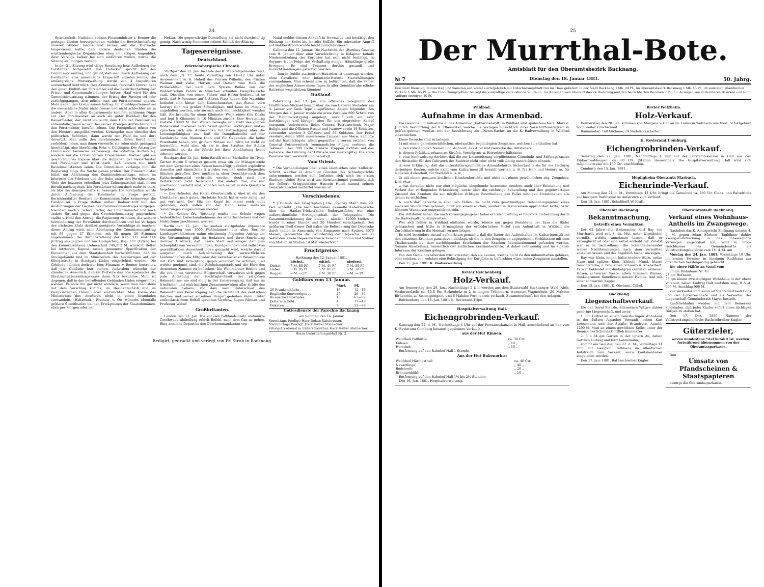24.
Sparsamkeit. Nachdem sodann Finanzminister v. Renner die geringen Kosten hervorgehoben, welche die Bewirthschaftung unserer Wälder mache und ferner auf die Thatsache hingewiesen hatte, daß andere deutschen Staaten die württembergische Organisation eben im jetzigen Augenblick ihrer Vorzüge halber bei sich einführen wollen, wurde die Sitzung auf morgen vertagt.
In der 21. Sitzung wird obige Berathung betr. Aufhebung der Forstämter fortgesetzt. von Hofacker spricht für den Commissionsantrag, und glaubt, daß man durch Aufhebung der Forstämter eine ansehnliche Ersparniß erzielen könne; die umfangreiche Postverwaltung werde von 4 Inspektoren ausreichend kontrolirt. Reg.-Commissär, Forstrath Dorrer hebt den guten Einfluß der Forstämter auf die Bewirthschaftung der Privat- und Communalwaldungen hervor. Haaf wird für den Commissionsantrag stimmen, der Ertrag der Forsten sei sehr zurückgegangen, also müsse man am Forstpersonal sparen. Mohl gegen den Commissions-Antrag. Im Forstdepartement sei die menschliche Natur nicht besser und nicht schlechter als in andern. Aber in allen Departements kommen schlimme Dinge vor. Der Forstmeister sei auch ein guter Rückhalt für den Revierförster, der nicht so leicht dem Haß der Bevölkerung anheimfalle, wenn er sich bei seiner strengen Amtsführung auf den Forstmeister berufen könne. Die Forstpolizei müsse von den Förstern ausgeübt werden. Uebergebe man dieselbe den politischen Behörden, dann werde der Wald da und dort devastirt. Man solle den Forstmeistern ihren Beruf nicht verleiden, indem man ihnen vorwerfe, sie seien nicht genügend beschäftigt, also überflüssig. Frhr. v. Gültlingen: Der Antrag der Commission bezwecke keineswegs die sofortige Aufhebung, sondern nur die Erzielung von Ersparnissen. Redner gibt ein geschichtliches Exposé über die Aufgaben der Revierförster und Forstämter und weist nach, daß letztere nur noch Revisionsinstanzen seien. Die Commission verlange nur, die Regierung möge die Sache genau prüfen. Der Finanzminister bittet um Ablehnung des Commissionsantrags, schon im Interesse des Friedens und der Ruhe unter den Forstbeamten. Viele der letzteren schreiben jetzt Zeitungsartikel statt ihrem Berufe nachzugehen. Die Forstämter hätten doch mehr zu thun, als blos Revisionsgeschäfte zu besorgen. Die Forstpolizei würde durch Aufhebung der Forstämter in Frage gestellt. Berichterstatter Beutter: die Kommission habe keineswegs die Forstpolizei in Frage stellen wollen. Redner tritt nun den Ausführungen der Gegner des Commissionsantrages entgegen. Nachdem noch v. Schad, Retter, der Finanzminister und noch andere für und gegen den Commissionsantrag gesprochen, stellte v. Hohl den Antrag, die Regierung zu bitten, die weitere Verminderung der Forstämter durchzuführen und bei Vorlagen des nächsten Etats darüber geeignete Vorschläge zu machen; dieser Antrag wird, nach Ablehnung des Commissionsantrag mit 56 gegen 27 Stimmen, mit 55 gegen 26 Stimmen angenommen. Bei Durchberathung der Kap. 113 und 114 (Ertrag aus Jagden und aus Holzgärten), Kap. 111 (Ertrag bei den Kameralämtern) Ueberschuß 749,212 M. wünscht Retter bei letzterem Kapitel neben genauerer Specification der Einnahmen aus dem Staatshaushalt herbeizuführen, daß im Stockgebäude und im Ministerium des Auswärtigen auf der Königsstraße in Stuttgart Läden eingerichtet werden. Die Gebäude ständen doch nur leer. Finanzm. v. Renner bestreitet, daß die Gebäude leer stehen. Außerdem wünsche der ständische Ausschuß, daß im Parterre des Stockgebäudes die Staatsschuldenzahlungskasse ihren Sitz bekomme. Mohl ist dagegen, daß in den betreffenden Gebäuden Läden eingerichtet werden. Es solle ihn gar nicht wundern, wenn man nächstens mit dem Vorschlag komme, im Residenzschloß und im kronprinzlichen Palais Läden einzurichten. Man könne das Ministerium des Aeußeren nicht in einen Kramladen verwandeln. (Heiterkeit.) Freiherr v. Ow wünscht ebenfalls größere Specification bei den Erträgnissen der Staatsdomänen, etwa per Morgen oder per
Hektar. Die gegenwärtige Darstellung sei nicht durchsichtig genug. Nach wenig Nennenswerthem Schluß der Sitzung.
Tagesereignisse.
Deutschland.
Württembergische Chronik.
Stuttgart den 13. Jan. Im Hofe des K. Marstallgebäudes fand, nach dem „N. T.", heute Vormittag von 11—12 Uhr unter Anwesenheit Sr. K. Hoheit des Prinzen Wilhelm, des Prinzen Weimar und vieler Herren und Damen vom Hofe die Probefahrten der nach dem System Bollée von der Wöhlert'schen Fabrik in München erbauten Dampfkalesche statt. Dieselbe, von einem Führer und Heizer bedient, ist so breit, daß 9 Personen auf 3 Sitzen Platz haben. Die Maschine befindet sich hinter dem Kaleschenraum, das Steuer vorn bewegt sich mit großer Schnelligkeit und kann im Moment angehalten werden, wie sie sich auch mit Leichtigkeit wenden läßt. Sie braucht für einen Kilometer Wegs einen Kilo Coaks und legt 5 Kilometer in 10 Minuten zurück. Ihre Herstellung kostete 10000 M. Der Wagen bewegte sich trotz des glatten Bodens und unebenen Terrains mit größter Leichtigkeit, und es sprachen sich alle Anwesenden mit Befriedigung über die Leistungsfähigkeit aus. Daß die Dampfkalesche auf der Landstraße ihre Dienste thun und für Gegenden, die keine Eisenbahn haben, von großem Nutzen sein wird, ist nicht zu bezweifeln, wohl aber, ob sie in den Straßen der Städte anwendbar ist, da die Pferde bei ihrer Annäherung leicht scheuen werden.
Stuttgart den 13. Jan. Beim Bardili'schen Bierkeller im Tivoli-Garten waren 5 Arbeiter gestern etwa um die Mittagsstunde mit dem Verpichen eines Fasses beschäftigt; plötzlich explodirte dasselbe und sämmtliche 5 wurden von den umherfliegenden Stücken getroffen. Zwei mußten in einer Droschke nach dem Katharinenhospital verbracht werden, doch sind ihre Verletzungen nicht bedenklich. Die andern drei, die nur unerheblich verletzt sind, konnten sich selbst in ihre Quartiere begeben.
— Das Befinden des Herrn Oberbaurath v. Abel ist ein den Umständen nach gutes. Die letzte Nacht hat er sehr ruhig und gut verbracht. Der Sitz der Kugel ist immer noch nicht gefunden, doch sollen vor der Hand keine weiteren Sondirungen vorgenommen werden.
* Zu Kehlen OA. Tettnang mußte die Schule wegen bedenklichen Ueberhandnehmens des Scharlachfiebers und der Halsbräune geschlossen werden.
Berlin den 12. Jan. Die soeben stattgehabte imposante Versammlung von 3000 Wahlmännern aus allen Berliner Landtagswahlkreisen nahm einstimmig folgenden Antrag an: Die Versammlung gibt ihr Bedauern und ihrer Entrüstung darüber Ausdruck, daß unsere Stadt seit einiger Zeit zum Schauplatz von Versammlungen, Kundgebungen und selbst von gewaltthätigen Ausschreitungen gemacht wird, welche darauf ausgehen, durch Aufstachelung der verwerflichsten Leidenschaften die Mitglieder der verschiedenen Bekenntnisse mit Haß und Verachtung gegen einander zu erfüllen, und welche geeignet sind, die Reichshauptstadt und die Ehre des deutschen Namens zu beflecken. Die Wahlmänner Berlins und die von ihnen vertretene Bürgerschaft verwahren sich gegen jede Antastung der Rechtsgleichheit der religiösen Bekenntnisse; sie sind einig in der Ueberzeugung, daß nur im friedlichen und einträchtigen Zusammenwirken aller Kräfte des nationalen Lebens, vor dem kein Unterschied des Bekenntnisses Berechtigung hat, die Wohlfahrt des deutschen Reiches und seiner einzelnen Bürger gedeihen kann. Unter enthusiastischem Beifall sprachen Virchow, Eugen Richter und Professor Weber.
Großbritanien.
London den 12. Jan. Die vor den Falklandsinseln stationirte Geschwaderabtheilung erhielt Befehl, nach dem Cap zu gehen. Eine amtliche Depesche des Oberkommandanten von
Natal meldet dessen Ankunft in Newcastle und bestätigt den Rückzug der Boërs bis jenseits Buffalo. Ein schwacher Angriff auf Wakkerstroom wurde leicht zurückgewiesen.
Kalkutta den 12. Januar. Die Nachricht der „Bombay-Gazette vom 9. Januar über eine Verschwörung in Kolapoor behufs Niedermetzelung der Europäer hat sich nicht bestätigt. In Seypore ist in Folge der Verhaftung einiger Häuptlinge große Erregung. Es sind Truppen dorthin gesandt und Vorsichtsmaßregeln getroffen worden.
— Den in Dublin stationirten Batterien ist untersagt worden, ohne Cavallerie- oder Infanterie-Escorte Marschübungen vorzunehmen. Man scheint also zu befürchten, daß die Fenier der englischen Armee eines Tages in aller Gemüthsruhe etliche Batterien wegstibitzen könnten!
Rußland.
Petersburg den 13. Jan. Ein offizielles Telegramm des Großfürsten Michael besagt über die von General Skobelew am 4. Januar vor Geok Tepe ausgeführten Aktion folgendes: Am Morgen des 4. Januar wurde die erste Parallele 800 Schritt von der Hauptbefestigung angelegt, worauf sich ein sehr hartnäckiger und blutiger, aber für uns siegreicher Kampf entspann. Andererseits fielen General Petrusewitsch, Major Buligin und die Offiziere Essaul und Jwanow sowie 19 Soldaten, verwundet wurden 3 Offiziere und 55 Soldaten. Der Feind verstärkt durch 5000 auserlesene Truppen aus Merw, kämpfte auf das hartnäckigste, allein gegenüber unserem rechten, von General Petrusewitsch kommandirten Flügel verloren die Tekinzen über 300 Todte. Unsere Truppen fochten auf das tapferste, die Führung der Offiziere war mustergiltig. Die erste Parallele wird verstärkt und befestigt.
Vom Orient.
* Die Verhandlungen über einen identischen oder Kollektiv-Schritt, welcher in Athen zu Gunsten des Schiedsgerichts unternommen werden soll, befinden sich noch im ersten Stadium. Ueber Syra wird aus Konstantinopel gemeldet, daß der frühere Kriegsminister Hussein Husni sammt seinem Generalstabschef verhaftet worden ist.
Verschiedenes.
* [Triumph des Telegraphen.] Die „Sydney Mail" vom 20. Dez. schreibt: „Die nach Australien gesandte Kabeldepesche über die Hanlau-Trickett'sche Ruderwettfahrt war eine außerordentliche Errungenschaft der Telegraphie. Die Gesammtausdehnung der Linien — nämlich 12000 Meilen — wurde in einer Stunde und 20 Minuten zurückgelegt. Den größeren Theil dieser Zeit nahm die Beförderung der Depesche durch Indien in Anspruch. Von Singapore nach Sydney, 5070 Meilen, gebrauchte die Beförderung der Depesche nur 35 Sekunden. Diese Depesche wurde zwischen London und Sydney von Station zu Station 14 Mal wiederholt."
Fruchtpreise.
| Backnang den 12. Januar 1881. | | | |
| | höchst. | mittel. | niederst |
| Dinkel | 7 M. 50 Pf. | 7 M. 41 Pf. | 7 M. 30 Pf. |
| Haber | 5 M. 95 Pf. | 5 M. 81 Pf. | 5 M. 70 Pf. |
| Roggen | —M. — Pf. | 9 M. 30 Pf. | —M. — Pf. |
Goldkurs vom 13. Januar.
| | Mark | Pf. |
| --- | --- | --- |
| 20 Frankenstücke . . . . | 16 | 12—16 |
| Englische Souvereigns . . | 20 | 29—34 |
| Russische Imperiales . . | 16 | 67—72 |
| Dollars in Gold . . . | 4 | 17—19 |
| Dukaten . . . . . | 9 | 53—58 |
Gottesdienste der Parochie Backnang
am Sonntag den 16. Januar
Vormittags Predigt: Herr Dekan Kalchreuter.
Nachmittags Predigt: Herr Helfer Stahlecker.
Filialgottesdienst in Unterschönthal: Herr Helfer Stahlecker.
Hiezu Unterhaltungsblatt Nr. 2.
Redigirt, gedruckt und verlegt von Fr. Stroh in Backnang.
25
Der Murrthal-Bote.
Amtsblatt für den Oberamtsbezirk Backnang.
№ 7 Dienstag den 18. Januar 1881. 50. Jahrg.
Erscheint Dienstag, Donnerstag und Samstag und kostet vierteljährlich mit Unterhaltungsblatt frei ins Haus geliefert: in der Stadt Backnang 1 Mk. 20 Pf., im Oberamtsbezirk Backnang 1 Mk. 45 Pf., im sonstigen inländischen Verkehr 1 Mk. 65 Pf. — Die Einrückungsgebühr beträgt die einspaltige Zeile oder deren Raum: für Anzeigen vom Oberamtsbezirk Backnang und den benachbarten Bezirken 7 Pf., für Anzeigen von entfernteren Bezirken und für Anfrage-Anzeigen 10 Pf.
Wildbad.
Aufnahme in das Armenbad.
Die Gesuche um Aufnahme in das Armenbad (Katharinenstift) in Wildbad sind spätestens bis 1. März d. J. durch Vermittlung der K. Oberämter, welche die Vorlagen hinsichtlich ihrer Vorschriftsmäßigkeit zu prüfen gebeten werden, mit der Bezeichnung als „Dienst-Sache" an die K. Badverwaltung in Wildbad einzureichen.
Diese Gesuche sind zu belegen:
1) mit einem gemeinderäthlichen, oberamtlich beglaubigten Zeugnisse, welches zu enthalten hat:
a. den vollständigen Namen und Wohnort, das Alter und Gewerbe des Bittstellers;
b. dessen Prädikat, erkannten Strafen, Vermögens- u. Erwerbsverhältnisse;
c. eine Nachweisung darüber, daß die zur Unterstützung verpflichteten Gemeinde- und Stiftungskassen den Bittsteller für den Gebrauch der Badekur nicht oder nicht vollständig unterstützen können.
d. eine Erklärung, daß die unterstützungspflichtige Armenbehörde Sicherheit leiste für die Deckung derjenigen Kosten, welche nicht vom Katharinenstift bezahlt werden, z. B. für Her- und Heimreise, für längeren Aufenthalt, für Sterbfall u. s. w.;
2) mit einem genauen ärztlichen Krankenberichte und nicht mit einem gewöhnlichen sog. Zeugnisse. Und zwar
a. hat derselbe nicht nur eine möglichst eingehende Anamnese, sondern auch über Entstehung und Verlauf der vorliegenden Erkrankung, sowie über die seitherige Behandlung und den gegenwärtigen Zustand des Kranken die zur möglichst richtigen Beurtheilung des Falles nöthigen Einzelnheiten alle genau zu enthalten;
b. auch darf derselbe in allen den Fällen, die nicht zum gesetzmäßigen Behandlungsgebiet eines niederen Wundarztes gehören, nicht von einem solchen, sondern muß von einem approbirten Arzte, bezw. höheren Wundarzte unterzeichnet sein.
Die Bittsteller haben die nach vorausgegangener höherer Entschließung er folgende Einberufung durch die Badverwaltung abzuwarten.
Wer sich früher in Wildbad einfinden würde, könnte nur gegen Bezahlung der Taxe die Bäder gebrauchen und hätte in Ermanglung der erforderlichen Mittel zum Aufenthalt in Wildbad die Zurücklieferung in die Heimath zu gewärtigen.
Es wird besonders darauf aufmerksam gemacht, daß die Dauer des Aufenthaltes im Katharinenstift bei den einzelnen Kranken ganz davon abhängt, ob die in den Zeugnissen angegebenen Verhältnisse mit dem Thatbestande bei dem nachfolgenden Erscheinen der Kranken übereinstimmend gefunden werden. Genaue Ausstellung, namentlich der ärztlichen Krankenberichte, ist daher nothwendig und im eigenen Interesse der Kranken gelegen.
Von den Gemeindebehörden wird erwartet, daß sie Leuten, welche nicht zu den unbemittelten gehören, oder solchen, von welchen eine Belästigung der Kurgäste zu befürchten wäre, keine Zeugnisse ausstellen.
Den 15. Jan. 1881. K. Badverwaltung.
Revier Reichenberg.
Holz-Verkauf.
Am Donnerstag den 20. Jan., Nachmittags 2 Uhr werden aus dem Staatswald Backnanger Wald, Abth. Vorderseelach: ca. 10,5 Rm Birkenholz in 2 m langen Trümmern, worunter Wagnerholz, 20 Mahden Birkenreis, zu Besen geeignet, und 6 Mahden Forchenreis verkauft. Zusammenkunft bei den Anlagen.
Reichenberg den 16. Jan. 1881. K. Revieramt Trips.
Hospitalverwaltung Hall.
Eichengrobrinden-Verkauf.
Samstag den 22. d. M., Nachmittags 4 Uhr auf der Forstamtskanzlei in Hall, anschließend an den vom K. Revieramt Comburg bekannt gegebenen Verkauf;
aus der Hut Rinnen:
| Waldtheil Fallhütte: | ca. 30 Ctr. |
| Kuhsen: | „ 10 „ |
| Horschel: | „ 10 „ |
Entfernung auf den Bahnhof Hall 1 Stunde.
Aus der Hut Bubenorbis:
| Waldtheil Häringstheil: | ca. 40 Ctr. |
| Nevastlinge: | „ 40 „ |
| Bodshoch: | „ 20 „ |
| Brenntenbühl: | „ 10 „ |
Entfernung auf den Bahnhof Hall 1½ bis 2½ Stunden.
Den 16. Jan. 1881. Hospitalverwaltung.
Revier Welzheim.
Holz-Verkauf.
Donnerstag den 20. Jan. kommen von Morgens 9 Uhr an im Lamm in Welzheim aus Vord. Schildgehren noch weiter zum Verkauf:
Raummeter: 160 buchene, 29 Nadelholzscheiter.
K. Revieramt Comburg.
Eichengrobrinden-Verkauf.
Samstag den 22. Jan. 1881, Nachmittags 4 Uhr auf der Forstamtskanzlei in Hall aus den Einkornwaldungen: ca. 80 Ctr. (Station Hessenthal). Die Hospitalverwaltung Hall wird sich möglicherweise mit 150 Ctr. anschließen.
Comburg den 15. Jan. 1881.
Höpfigheim Oberamts Marbach.
Eichenrinde-Verkauf.
Am Montag den 24. d. M., Vormittags 11 Uhr, bringt die Gemeinde ca. 280 Ctr. Glanz- und Raitelrinde auf hiesigem Rathhause im Aufstreich zum Verkauf.
Den 15. Jan. 1881. Schultheiß W. Kraft.
Oberamt Backnang.
Bekanntmachung,
betreffs eines Vermißten.
Der 62 Jahre alte Siebmacher Karl Bay von Murrhardt wird seit 3. ds. Mts. unter Umständen vermißt, welche annehmen lassen, daß er verunglückt ist oder sich selbst entleibt hat. Zuletzt war er in Sechselberg. Die Schultheißenämter wollen Nachforschungen nach dem Vermißten anstellen lassen und das Ergebniß hieher anzeigen.
Bay war klein, hager, hatte niedere Stirn, spitze Nase und spitzes Kinn, kleinen Mund, blasse Gesichtsfarbe, u. trug einen Schnurr- u. Knebelbart. Er war bekleidet mit dunkelgrau carrirten wollenen Hosen, schwarzer Weste, altem braunem Wamse, dunkelgrauem flanellenem neuem Hemde, und mit einer schwarzen Kappe.
Den 15. Jan. 1881. K. Oberamt. Göbel.
Backnang.
Liegenschaftsverkauf.
Die der David Kienzle, Schneiders Wittwe dahier gehörige Liegenschaft, und zwar:
1. Ein Drittel an einem zweistockigen Wohnhaus in der äußern Aspacher Vorstadt, neben Karl Lehnemann und der Straße, Brandvers. Anschl. 1290 M. ⅓tel an einem gewölbten Keller unter der Remise des Schmids Gottlieb Kummerer
2. 5 a 84 qm Garten in der untern Au, neben Gottlieb Ludwig und Karl Lehnemann,
kommt am Samstag den 22. d. M., Vormittags 11 Uhr, auf hiesigem Rathhaus im öffentlichen Aufstreich zum Verkauf, wozu Kaufsliebhaber eingeladen werden.
Den 17. Jan. 1881. Rathsschreiber Kugler.
Oberamtsstadt Backnang.
Verkauf eines Wohnhaus-Antheils im Zwangswege.
Nachdem das K. Amtsgericht Backnang unterm 4. d. M. gegen Adam Bürkner, Taglöhner dahier Zwangsvollstreckung in das unbewegliche Vermögen angeordnet hat, wird zu Folge Beschlusses des Gemeinderaths als Vollstreckungsbehörde vom 14. d. M. am
Montag den 24. Jan. 1881, Vormittags 10 Uhr, im ersten Termine in hiesigem Rathhaus zur öffentlichen Versteigerung gebracht:
Die obere Hälfte an ½stel von:
30 qm Wohnhaus Nr. 43
23 qm Hofraum,
53 qm einem zweistockigen Wohnhaus in der obern Vorstadt, neben Ludwig Halt und dem Weg, B.-V.-A. 990 M. Anschlag 900 M.
Zur Verkaufskommission ist Stadtschultheiß Gock und der Unterzeichnete und als Verwalter der Liegenschaft Gemeinderath Mayer bestellt.
Kaufsliebhaber werden mit dem Bemerken eingeladen, daß jeder Käufer sofort einen tüchtigen Bürgen zu stellen hat.
Den 17. Dez. 1880. Namens der Vollstreckungsbehörde: Rathsschreiber Kugler.
Güterzieler,
wovon mindestens ⅓tel bezahlt ist, werden fortwährend übernommen von der Oberamtssparkasse.
Den
Umsatz von Pfandscheinen & Staatspapieren
besorgt die Oberamtssparkasse.